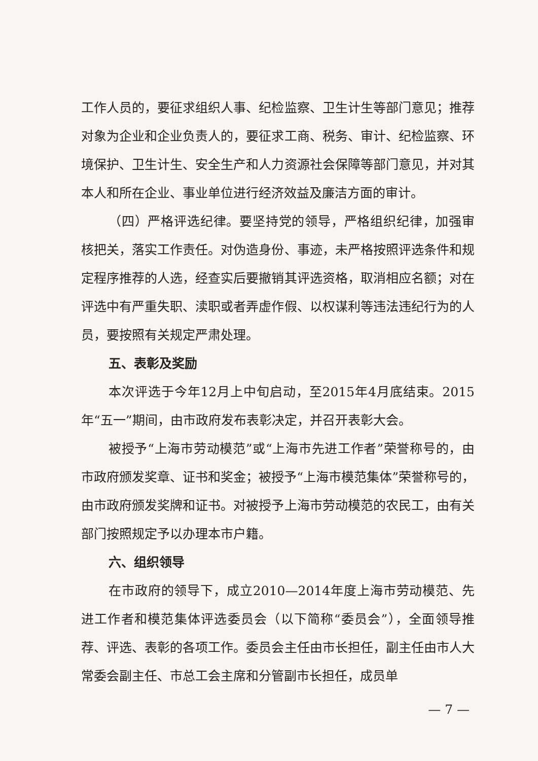工作人员的，要征求组织人事、纪检监察、卫生计生等部门意见；推荐对象为企业和企业负责人的，要征求工商、税务、审计、纪检监察、环境保护、卫生计生、安全生产和人力资源社会保障等部门意见，并对其本人和所在企业、事业单位进行经济效益及廉洁方面的审计。
（四）严格评选纪律。要坚持党的领导，严格组织纪律，加强审核把关，落实工作责任。对伪造身份、事迹，未严格按照评选条件和规定程序推荐的人选，经查实后要撤销其评选资格，取消相应名额；对在评选中有严重失职、渎职或者弄虚作假、以权谋利等违法违纪行为的人员，要按照有关规定严肃处理。
五、表彰及奖励
本次评选于今年12月上中旬启动，至2015年4月底结束。2015年“五一”期间，由市政府发布表彰决定，并召开表彰大会。
被授予“上海市劳动模范”或“上海市先进工作者”荣誉称号的，由市政府颁发奖章、证书和奖金；被授予“上海市模范集体”荣誉称号的，由市政府颁发奖牌和证书。对被授予上海市劳动模范的农民工，由有关部门按照规定予以办理本市户籍。
六、组织领导
在市政府的领导下，成立2010—2014年度上海市劳动模范、先进工作者和模范集体评选委员会（以下简称“委员会”），全面领导推荐、评选、表彰的各项工作。委员会主任由市长担任，副主任由市人大常委会副主任、市总工会主席和分管副市长担任，成员单
— 7 —